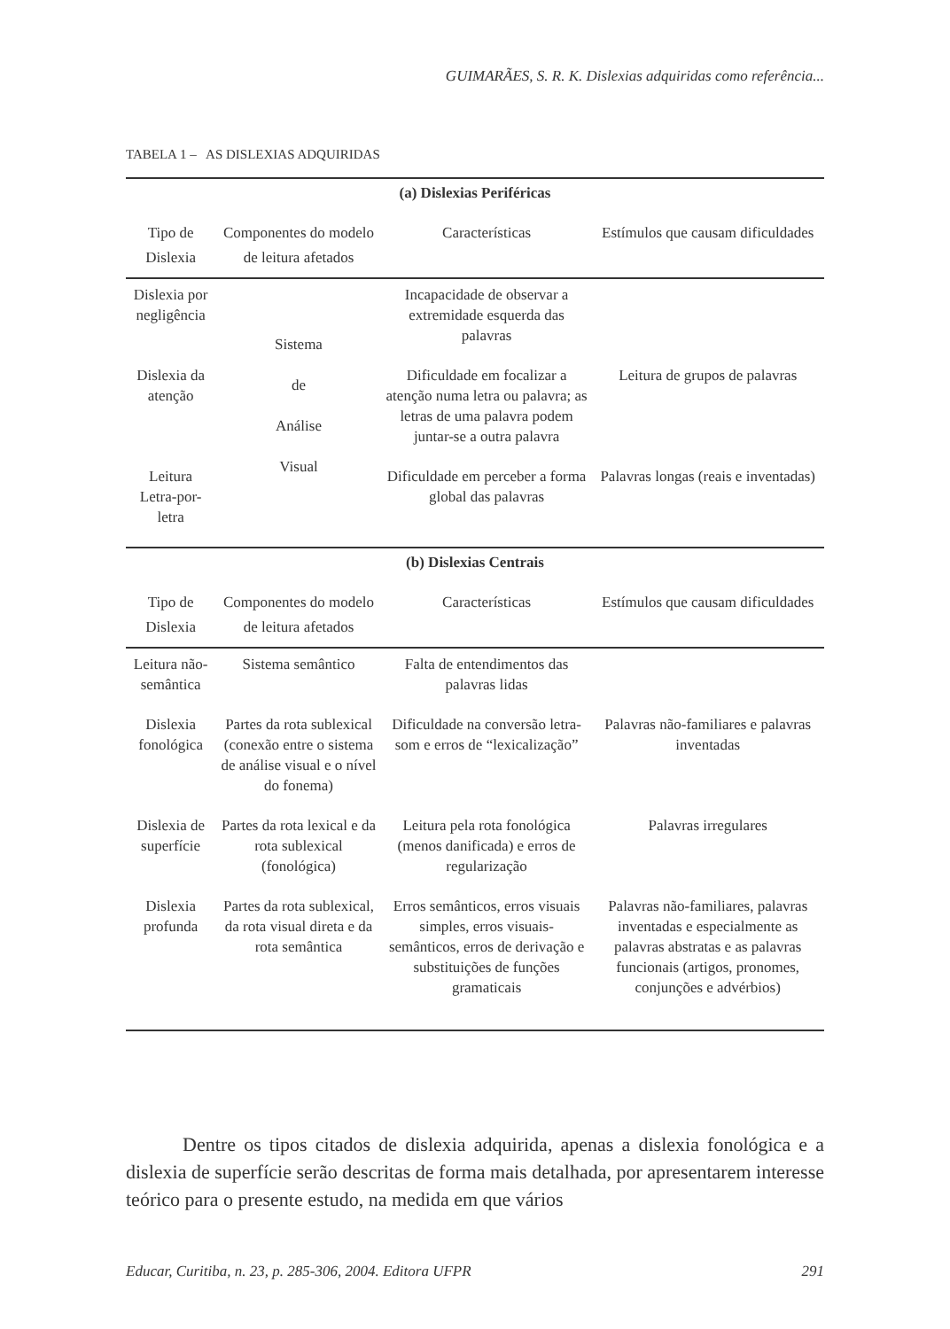GUIMARÃES, S. R. K. Dislexias adquiridas como referência...
TABELA 1 – AS DISLEXIAS ADQUIRIDAS
| (a) Dislexias Periféricas | | | |
| --- | --- | --- | --- |
| Tipo de Dislexia | Componentes do modelo de leitura afetados | Características | Estímulos que causam dificuldades |
| Dislexia por negligência | Sistema de Análise Visual | Incapacidade de observar a extremidade esquerda das palavras | |
| Dislexia da atenção | | Dificuldade em focalizar a atenção numa letra ou palavra; as letras de uma palavra podem juntar-se a outra palavra | Leitura de grupos de palavras |
| Leitura Letra-por-letra | | Dificuldade em perceber a forma global das palavras | Palavras longas (reais e inventadas) |
| (b) Dislexias Centrais | | | |
| Tipo de Dislexia | Componentes do modelo de leitura afetados | Características | Estímulos que causam dificuldades |
| Leitura não-semântica | Sistema semântico | Falta de entendimentos das palavras lidas | |
| Dislexia fonológica | Partes da rota sublexical (conexão entre o sistema de análise visual e o nível do fonema) | Dificuldade na conversão letra-som e erros de “lexicalização” | Palavras não-familiares e palavras inventadas |
| Dislexia de superfície | Partes da rota lexical e da rota sublexical (fonológica) | Leitura pela rota fonológica (menos danificada) e erros de regularização | Palavras irregulares |
| Dislexia profunda | Partes da rota sublexical, da rota visual direta e da rota semântica | Erros semânticos, erros visuais simples, erros visuais-semânticos, erros de derivação e substituições de funções gramaticais | Palavras não-familiares, palavras inventadas e especialmente as palavras abstratas e as palavras funcionais (artigos, pronomes, conjunções e advérbios) |
Dentre os tipos citados de dislexia adquirida, apenas a dislexia fonológica e a dislexia de superfície serão descritas de forma mais detalhada, por apresentarem interesse teórico para o presente estudo, na medida em que vários
Educar, Curitiba, n. 23, p. 285-306, 2004. Editora UFPR 291